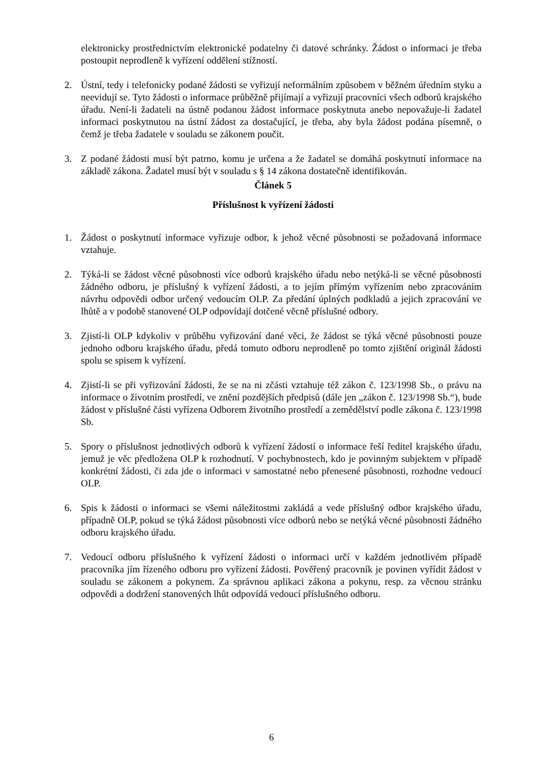elektronicky prostřednictvím elektronické podatelny či datové schránky. Žádost o informaci je třeba postoupit neprodleně k vyřízení oddělení stížností.
2. Ústní, tedy i telefonicky podané žádosti se vyřizují neformálním způsobem v běžném úředním styku a neevidují se. Tyto žádosti o informace průběžně přijímají a vyřizují pracovníci všech odborů krajského úřadu. Není-li žadateli na ústně podanou žádost informace poskytnuta anebo nepovažuje-li žadatel informaci poskytnutou na ústní žádost za dostačující, je třeba, aby byla žádost podána písemně, o čemž je třeba žadatele v souladu se zákonem poučit.
3. Z podané žádosti musí být patrno, komu je určena a že žadatel se domáhá poskytnutí informace na základě zákona. Žadatel musí být v souladu s § 14 zákona dostatečně identifikován.
Článek 5
Příslušnost k vyřízení žádosti
1. Žádost o poskytnutí informace vyřizuje odbor, k jehož věcné působnosti se požadovaná informace vztahuje.
2. Týká-li se žádost věcné působnosti více odborů krajského úřadu nebo netýká-li se věcné působnosti žádného odboru, je příslušný k vyřízení žádosti, a to jejím přímým vyřízením nebo zpracováním návrhu odpovědi odbor určený vedoucím OLP. Za předání úplných podkladů a jejich zpracování ve lhůtě a v podobě stanovené OLP odpovídají dotčené věcně příslušné odbory.
3. Zjistí-li OLP kdykoliv v průběhu vyřizování dané věci, že žádost se týká věcné působnosti pouze jednoho odboru krajského úřadu, předá tomuto odboru neprodleně po tomto zjištění originál žádosti spolu se spisem k vyřízení.
4. Zjistí-li se při vyřizování žádosti, že se na ni zčásti vztahuje též zákon č. 123/1998 Sb., o právu na informace o životním prostředí, ve znění pozdějších předpisů (dále jen „zákon č. 123/1998 Sb.“), bude žádost v příslušné části vyřízena Odborem životního prostředí a zemědělství podle zákona č. 123/1998 Sb.
5. Spory o příslušnost jednotlivých odborů k vyřízení žádostí o informace řeší ředitel krajského úřadu, jemuž je věc předložena OLP k rozhodnutí. V pochybnostech, kdo je povinným subjektem v případě konkrétní žádosti, či zda jde o informaci v samostatné nebo přenesené působnosti, rozhodne vedoucí OLP.
6. Spis k žádosti o informaci se všemi náležitostmi zakládá a vede příslušný odbor krajského úřadu, případně OLP, pokud se týká žádost působnosti více odborů nebo se netýká věcné působnosti žádného odboru krajského úřadu.
7. Vedoucí odboru příslušného k vyřízení žádosti o informaci určí v každém jednotlivém případě pracovníka jím řízeného odboru pro vyřízení žádosti. Pověřený pracovník je povinen vyřídit žádost v souladu se zákonem a pokynem. Za správnou aplikaci zákona a pokynu, resp. za věcnou stránku odpovědi a dodržení stanovených lhůt odpovídá vedoucí příslušného odboru.
6